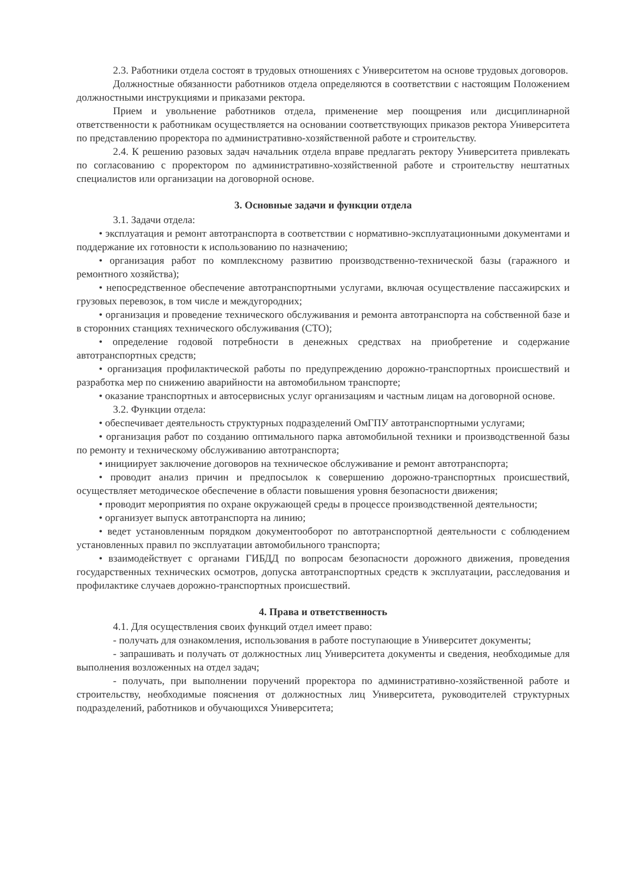2.3. Работники отдела состоят в трудовых отношениях с Университетом на основе трудовых договоров.
Должностные обязанности работников отдела определяются в соответствии с настоящим Положением должностными инструкциями и приказами ректора.
Прием и увольнение работников отдела, применение мер поощрения или дисциплинарной ответственности к работникам осуществляется на основании соответствующих приказов ректора Университета по представлению проректора по административно-хозяйственной работе и строительству.
2.4. К решению разовых задач начальник отдела вправе предлагать ректору Университета привлекать по согласованию с проректором по административно-хозяйственной работе и строительству нештатных специалистов или организации на договорной основе.
3. Основные задачи и функции отдела
3.1. Задачи отдела:
• эксплуатация и ремонт автотранспорта в соответствии с нормативно-эксплуатационными документами и поддержание их готовности к использованию по назначению;
• организация работ по комплексному развитию производственно-технической базы (гаражного и ремонтного хозяйства);
• непосредственное обеспечение автотранспортными услугами, включая осуществление пассажирских и грузовых перевозок, в том числе и междугородних;
• организация и проведение технического обслуживания и ремонта автотранспорта на собственной базе и в сторонних станциях технического обслуживания (СТО);
• определение годовой потребности в денежных средствах на приобретение и содержание автотранспортных средств;
• организация профилактической работы по предупреждению дорожно-транспортных происшествий и разработка мер по снижению аварийности на автомобильном транспорте;
• оказание транспортных и автосервисных услуг организациям и частным лицам на договорной основе.
3.2. Функции отдела:
• обеспечивает деятельность структурных подразделений ОмГПУ автотранспортными услугами;
• организация работ по созданию оптимального парка автомобильной техники и производственной базы по ремонту и техническому обслуживанию автотранспорта;
• инициирует заключение договоров на техническое обслуживание и ремонт автотранспорта;
• проводит анализ причин и предпосылок к совершению дорожно-транспортных происшествий, осуществляет методическое обеспечение в области повышения уровня безопасности движения;
• проводит мероприятия по охране окружающей среды в процессе производственной деятельности;
• организует выпуск автотранспорта на линию;
• ведет установленным порядком документооборот по автотранспортной деятельности с соблюдением установленных правил по эксплуатации автомобильного транспорта;
• взаимодействует с органами ГИБДД по вопросам безопасности дорожного движения, проведения государственных технических осмотров, допуска автотранспортных средств к эксплуатации, расследования и профилактике случаев дорожно-транспортных происшествий.
4. Права и ответственность
4.1. Для осуществления своих функций отдел имеет право:
- получать для ознакомления, использования в работе поступающие в Университет документы;
- запрашивать и получать от должностных лиц Университета документы и сведения, необходимые для выполнения возложенных на отдел задач;
- получать, при выполнении поручений проректора по административно-хозяйственной работе и строительству, необходимые пояснения от должностных лиц Университета, руководителей структурных подразделений, работников и обучающихся Университета;